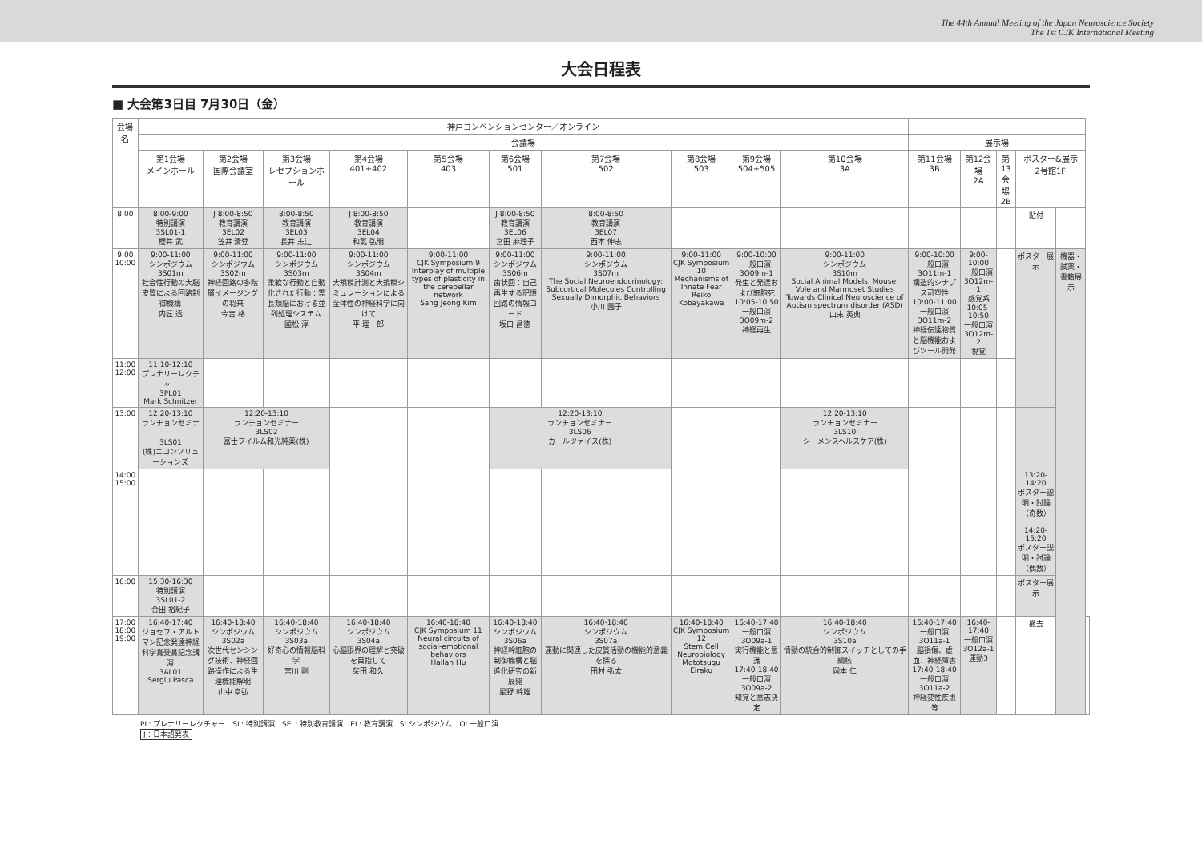The 44th Annual Meeting of the Japan Neuroscience Society
The 1st CJK International Meeting
大会日程表
■ 大会第3日目 7月30日（金）
| 会場名 | 神戸コンベンションセンター／オンライン | | | | | | | | | | | | | | | |
| --- | --- | --- | --- | --- | --- | --- | --- | --- | --- | --- | --- | --- | --- | --- | --- | --- |
| | 会議場 | | | | | | | | | | 展示場 | | | | | |
| | 第1会場 メインホール | 第2会場 国際会議室 | 第3会場 レセプションホール | 第4会場 401+402 | 第5会場 403 | 第6会場 501 | 第7会場 502 | 第8会場 503 | 第9会場 504+505 | 第10会場 3A | 第11会場 3B | 第12会場 2A | 第13会場 2B | ポスター&展示 2号館1F | | |
| 8:00 | 8:00-9:00 特別講演 3SL01-1 櫻井 武 | J 8:00-8:50 教育講演 3EL02 笠井 清登 | 8:00-8:50 教育講演 3EL03 長井 志江 | J 8:00-8:50 教育講演 3EL04 和氣 弘明 | | J 8:00-8:50 教育講演 3EL06 宮田 麻理子 | 8:00-8:50 教育講演 3EL07 西本 伸志 | | | | | | | 貼付 | | |
| 9:00 10:00 | 9:00-11:00 シンポジウム 3S01m 社会性行動の大脳皮質による回路制御機構 内匠 透 | 9:00-11:00 シンポジウム 3S02m 神経回路の多階層イメージングの将来 今吉 格 | 9:00-11:00 シンポジウム 3S03m 柔軟な行動と自動化された行動：霊長類脳における並列処理システム 國松 淳 | 9:00-11:00 シンポジウム 3S04m 大規模計測と大規模シミュレーションによる全体性の神経科学に向けて 平 理一郎 | 9:00-11:00 CJK Symposium 9 Interplay of multiple types of plasticity in the cerebellar network Sang Jeong Kim | 9:00-11:00 シンポジウム 3S06m 歯状回：自己再生する記憶回路の情報コード 坂口 昌徳 | 9:00-11:00 シンポジウム 3S07m The Social Neuroendocrinology: Subcortical Molecules Controlling Sexually Dimorphic Behaviors 小川 園子 | 9:00-11:00 CJK Symposium 10 Mechanisms of Innate Fear Reiko Kobayakawa | 9:00-10:00 一般口演 3O09m-1 発生と発達および細胞死 10:05-10:50 一般口演 3O09m-2 神経再生 | 9:00-11:00 シンポジウム 3S10m Social Animal Models: Mouse, Vole and Marmoset Studies Towards Clinical Neuroscience of Autism spectrum disorder (ASD) 山末 英典 | 9:00-10:00 一般口演 3O11m-1 構造的シナプス可塑性 10:00-11:00 一般口演 3O11m-2 神経伝達物質と脳機能およびツール開発 | 9:00-10:00 一般口演 3O12m-1 感覚系 10:05-10:50 一般口演 3O12m-2 視覚 | | ポスター展示 | 機器・試薬・書籍展示 | |
| 11:00 12:00 | 11:10-12:10 プレナリーレクチャー 3PL01 Mark Schnitzer | | | | | | | | | | | | | | | |
| 13:00 | 12:20-13:10 ランチョンセミナー 3LS01 (株)ニコンソリューションズ | 12:20-13:10 ランチョンセミナー 3LS02 富士フイルム和光純薬(株) | | | | 12:20-13:10 ランチョンセミナー 3LS06 カールツァイス(株) | | | | 12:20-13:10 ランチョンセミナー 3LS10 シーメンスヘルスケア(株) | | | | | | |
| 14:00 15:00 | | | | | | | | | | | | | | 13:20-14:20 ポスター説明・討論（奇数） 14:20-15:20 ポスター説明・討論（偶数） | | |
| 16:00 | 15:30-16:30 特別講演 3SL01-2 合田 裕紀子 | | | | | | | | | | | | | ポスター展示 | | |
| 17:00 18:00 19:00 | 16:40-17:40 ジョセフ・アルトマン記念発達神経科学賞受賞記念講演 3AL01 Sergiu Pasca | 16:40-18:40 シンポジウム 3S02a 次世代センシング技術、神経回路操作による生理機能解明 山中 章弘 | 16:40-18:40 シンポジウム 3S03a 好奇心の情報脳科学 宮川 剛 | 16:40-18:40 シンポジウム 3S04a 心脳限界の理解と突破を目指して 柴田 和久 | 16:40-18:40 CJK Symposium 11 Neural circuits of social-emotional behaviors Hailan Hu | 16:40-18:40 シンポジウム 3S06a 神経幹細胞の制御機構と脳進化研究の新展開 星野 幹雄 | 16:40-18:40 シンポジウム 3S07a 運動に関連した皮質活動の機能的意義を探る 田村 弘太 | 16:40-18:40 CJK Symposium 12 Stem Cell Neurobiology Mototsugu Eiraku | 16:40-17:40 一般口演 3O09a-1 実行機能と意識 17:40-18:40 一般口演 3O09a-2 知覚と意志決定 | 16:40-18:40 シンポジウム 3S10a 情動の統合的制御スイッチとしての手綱核 岡本 仁 | 16:40-17:40 一般口演 3O11a-1 脳損傷、虚血、神経障害 17:40-18:40 一般口演 3O11a-2 神経変性疾患等 | 16:40-17:40 一般口演 3O12a-1 運動3 | | 撤去 | | |
PL: プレナリーレクチャー　SL: 特別講演　SEL: 特別教育講演　EL: 教育講演　S: シンポジウム　O: 一般口演
J：日本語発表